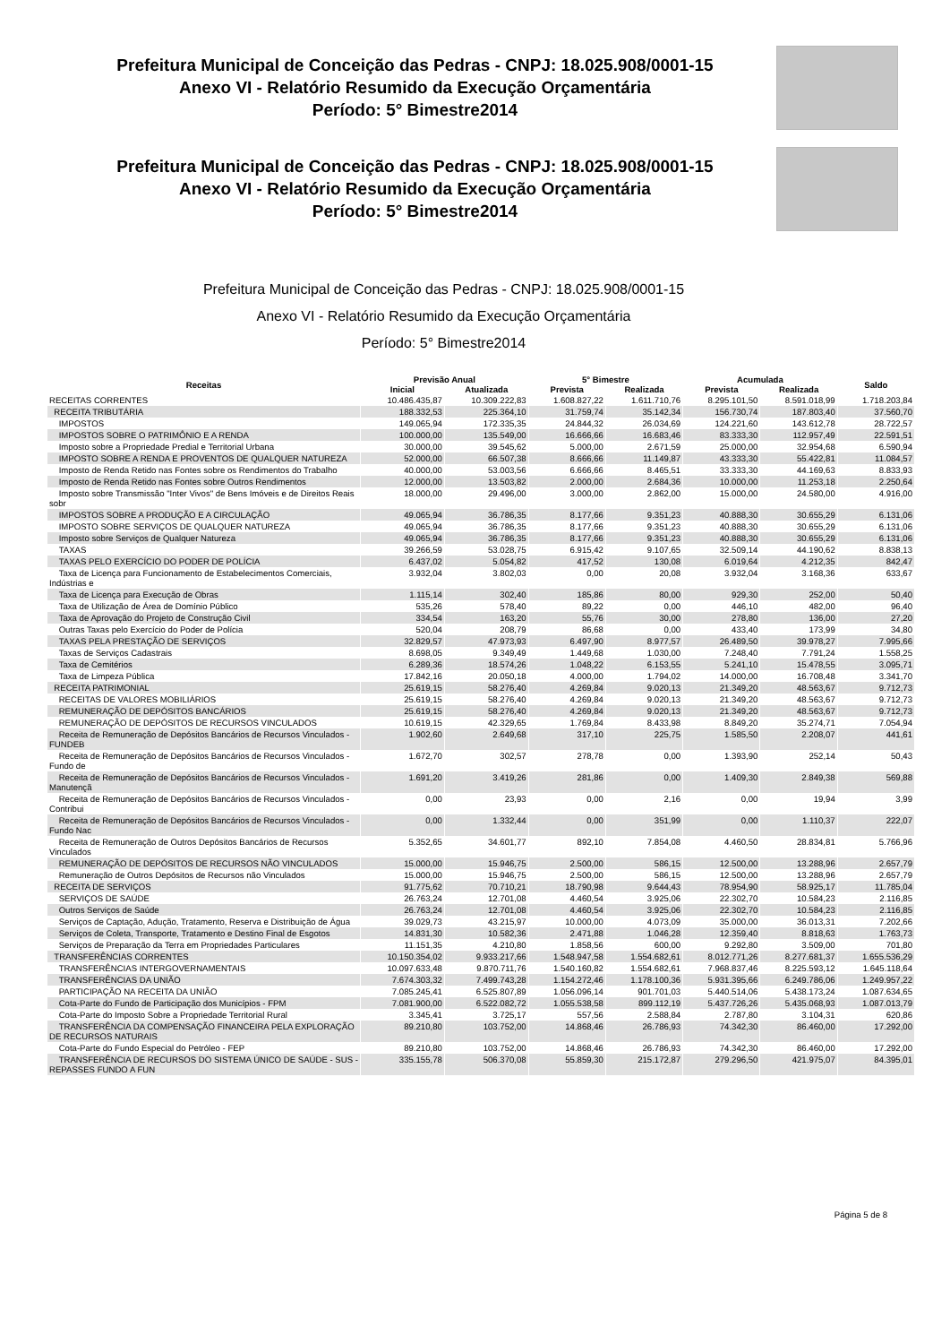Prefeitura Municipal de Conceição das Pedras - CNPJ: 18.025.908/0001-15
Anexo VI - Relatório Resumido da Execução Orçamentária
Período: 5° Bimestre2014
Prefeitura Municipal de Conceição das Pedras - CNPJ: 18.025.908/0001-15
Anexo VI - Relatório Resumido da Execução Orçamentária
Período: 5° Bimestre2014
Prefeitura Municipal de Conceição das Pedras - CNPJ: 18.025.908/0001-15
Anexo VI - Relatório Resumido da Execução Orçamentária
Período: 5° Bimestre2014
| Receitas | Previsão Anual | | 5° Bimestre | | Acumulada | | Saldo |
| --- | --- | --- | --- | --- | --- | --- | --- |
| | Inicial | Atualizada | Prevista | Realizada | Prevista | Realizada | |
| RECEITAS CORRENTES | 10.486.435,87 | 10.309.222,83 | 1.608.827,22 | 1.611.710,76 | 8.295.101,50 | 8.591.018,99 | 1.718.203,84 |
| RECEITA TRIBUTÁRIA | 188.332,53 | 225.364,10 | 31.759,74 | 35.142,34 | 156.730,74 | 187.803,40 | 37.560,70 |
| IMPOSTOS | 149.065,94 | 172.335,35 | 24.844,32 | 26.034,69 | 124.221,60 | 143.612,78 | 28.722,57 |
| IMPOSTOS SOBRE O PATRIMÔNIO E A RENDA | 100.000,00 | 135.549,00 | 16.666,66 | 16.683,46 | 83.333,30 | 112.957,49 | 22.591,51 |
| Imposto sobre a Propriedade Predial e Territorial Urbana | 30.000,00 | 39.545,62 | 5.000,00 | 2.671,59 | 25.000,00 | 32.954,68 | 6.590,94 |
| IMPOSTO SOBRE A RENDA E PROVENTOS DE QUALQUER NATUREZA | 52.000,00 | 66.507,38 | 8.666,66 | 11.149,87 | 43.333,30 | 55.422,81 | 11.084,57 |
| Imposto de Renda Retido nas Fontes sobre os Rendimentos do Trabalho | 40.000,00 | 53.003,56 | 6.666,66 | 8.465,51 | 33.333,30 | 44.169,63 | 8.833,93 |
| Imposto de Renda Retido nas Fontes sobre Outros Rendimentos | 12.000,00 | 13.503,82 | 2.000,00 | 2.684,36 | 10.000,00 | 11.253,18 | 2.250,64 |
| Imposto sobre Transmissão "Inter Vivos" de Bens Imóveis e de Direitos Reais sobr | 18.000,00 | 29.496,00 | 3.000,00 | 2.862,00 | 15.000,00 | 24.580,00 | 4.916,00 |
| IMPOSTOS SOBRE A PRODUÇÃO E A CIRCULAÇÃO | 49.065,94 | 36.786,35 | 8.177,66 | 9.351,23 | 40.888,30 | 30.655,29 | 6.131,06 |
| IMPOSTO SOBRE SERVIÇOS DE QUALQUER NATUREZA | 49.065,94 | 36.786,35 | 8.177,66 | 9.351,23 | 40.888,30 | 30.655,29 | 6.131,06 |
| Imposto sobre Serviços de Qualquer Natureza | 49.065,94 | 36.786,35 | 8.177,66 | 9.351,23 | 40.888,30 | 30.655,29 | 6.131,06 |
| TAXAS | 39.266,59 | 53.028,75 | 6.915,42 | 9.107,65 | 32.509,14 | 44.190,62 | 8.838,13 |
| TAXAS PELO EXERCÍCIO DO PODER DE POLÍCIA | 6.437,02 | 5.054,82 | 417,52 | 130,08 | 6.019,64 | 4.212,35 | 842,47 |
| Taxa de Licença para Funcionamento de Estabelecimentos Comerciais, Indústrias e | 3.932,04 | 3.802,03 | 0,00 | 20,08 | 3.932,04 | 3.168,36 | 633,67 |
| Taxa de Licença para Execução de Obras | 1.115,14 | 302,40 | 185,86 | 80,00 | 929,30 | 252,00 | 50,40 |
| Taxa de Utilização de Área de Domínio Público | 535,26 | 578,40 | 89,22 | 0,00 | 446,10 | 482,00 | 96,40 |
| Taxa de Aprovação do Projeto de Construção Civil | 334,54 | 163,20 | 55,76 | 30,00 | 278,80 | 136,00 | 27,20 |
| Outras Taxas pelo Exercício do Poder de Polícia | 520,04 | 208,79 | 86,68 | 0,00 | 433,40 | 173,99 | 34,80 |
| TAXAS PELA PRESTAÇÃO DE SERVIÇOS | 32.829,57 | 47.973,93 | 6.497,90 | 8.977,57 | 26.489,50 | 39.978,27 | 7.995,66 |
| Taxas de Serviços Cadastrais | 8.698,05 | 9.349,49 | 1.449,68 | 1.030,00 | 7.248,40 | 7.791,24 | 1.558,25 |
| Taxa de Cemitérios | 6.289,36 | 18.574,26 | 1.048,22 | 6.153,55 | 5.241,10 | 15.478,55 | 3.095,71 |
| Taxa de Limpeza Pública | 17.842,16 | 20.050,18 | 4.000,00 | 1.794,02 | 14.000,00 | 16.708,48 | 3.341,70 |
| RECEITA PATRIMONIAL | 25.619,15 | 58.276,40 | 4.269,84 | 9.020,13 | 21.349,20 | 48.563,67 | 9.712,73 |
| RECEITAS DE VALORES MOBILIÁRIOS | 25.619,15 | 58.276,40 | 4.269,84 | 9.020,13 | 21.349,20 | 48.563,67 | 9.712,73 |
| REMUNERAÇÃO DE DEPÓSITOS BANCÁRIOS | 25.619,15 | 58.276,40 | 4.269,84 | 9.020,13 | 21.349,20 | 48.563,67 | 9.712,73 |
| REMUNERAÇÃO DE DEPÓSITOS DE RECURSOS VINCULADOS | 10.619,15 | 42.329,65 | 1.769,84 | 8.433,98 | 8.849,20 | 35.274,71 | 7.054,94 |
| Receita de Remuneração de Depósitos Bancários de Recursos Vinculados - FUNDEB | 1.902,60 | 2.649,68 | 317,10 | 225,75 | 1.585,50 | 2.208,07 | 441,61 |
| Receita de Remuneração de Depósitos Bancários de Recursos Vinculados - Fundo de | 1.672,70 | 302,57 | 278,78 | 0,00 | 1.393,90 | 252,14 | 50,43 |
| Receita de Remuneração de Depósitos Bancários de Recursos Vinculados - Manutençã | 1.691,20 | 3.419,26 | 281,86 | 0,00 | 1.409,30 | 2.849,38 | 569,88 |
| Receita de Remuneração de Depósitos Bancários de Recursos Vinculados - Contribui | 0,00 | 23,93 | 0,00 | 2,16 | 0,00 | 19,94 | 3,99 |
| Receita de Remuneração de Depósitos Bancários de Recursos Vinculados - Fundo Nac | 0,00 | 1.332,44 | 0,00 | 351,99 | 0,00 | 1.110,37 | 222,07 |
| Receita de Remuneração de Outros Depósitos Bancários de Recursos Vinculados | 5.352,65 | 34.601,77 | 892,10 | 7.854,08 | 4.460,50 | 28.834,81 | 5.766,96 |
| REMUNERAÇÃO DE DEPÓSITOS DE RECURSOS NÃO VINCULADOS | 15.000,00 | 15.946,75 | 2.500,00 | 586,15 | 12.500,00 | 13.288,96 | 2.657,79 |
| Remuneração de Outros Depósitos de Recursos não Vinculados | 15.000,00 | 15.946,75 | 2.500,00 | 586,15 | 12.500,00 | 13.288,96 | 2.657,79 |
| RECEITA DE SERVIÇOS | 91.775,62 | 70.710,21 | 18.790,98 | 9.644,43 | 78.954,90 | 58.925,17 | 11.785,04 |
| SERVIÇOS DE SAÚDE | 26.763,24 | 12.701,08 | 4.460,54 | 3.925,06 | 22.302,70 | 10.584,23 | 2.116,85 |
| Outros Serviços de Saúde | 26.763,24 | 12.701,08 | 4.460,54 | 3.925,06 | 22.302,70 | 10.584,23 | 2.116,85 |
| Serviços de Captação, Adução, Tratamento, Reserva e Distribuição de Água | 39.029,73 | 43.215,97 | 10.000,00 | 4.073,09 | 35.000,00 | 36.013,31 | 7.202,66 |
| Serviços de Coleta, Transporte, Tratamento e Destino Final de Esgotos | 14.831,30 | 10.582,36 | 2.471,88 | 1.046,28 | 12.359,40 | 8.818,63 | 1.763,73 |
| Serviços de Preparação da Terra em Propriedades Particulares | 11.151,35 | 4.210,80 | 1.858,56 | 600,00 | 9.292,80 | 3.509,00 | 701,80 |
| TRANSFERÊNCIAS CORRENTES | 10.150.354,02 | 9.933.217,66 | 1.548.947,58 | 1.554.682,61 | 8.012.771,26 | 8.277.681,37 | 1.655.536,29 |
| TRANSFERÊNCIAS INTERGOVERNAMENTAIS | 10.097.633,48 | 9.870.711,76 | 1.540.160,82 | 1.554.682,61 | 7.968.837,46 | 8.225.593,12 | 1.645.118,64 |
| TRANSFERÊNCIAS DA UNIÃO | 7.674.303,32 | 7.499.743,28 | 1.154.272,46 | 1.178.100,36 | 5.931.395,66 | 6.249.786,06 | 1.249.957,22 |
| PARTICIPAÇÃO NA RECEITA DA UNIÃO | 7.085.245,41 | 6.525.807,89 | 1.056.096,14 | 901.701,03 | 5.440.514,06 | 5.438.173,24 | 1.087.634,65 |
| Cota-Parte do Fundo de Participação dos Municípios - FPM | 7.081.900,00 | 6.522.082,72 | 1.055.538,58 | 899.112,19 | 5.437.726,26 | 5.435.068,93 | 1.087.013,79 |
| Cota-Parte do Imposto Sobre a Propriedade Territorial Rural | 3.345,41 | 3.725,17 | 557,56 | 2.588,84 | 2.787,80 | 3.104,31 | 620,86 |
| TRANSFERÊNCIA DA COMPENSAÇÃO FINANCEIRA PELA EXPLORAÇÃO DE RECURSOS NATURAIS | 89.210,80 | 103.752,00 | 14.868,46 | 26.786,93 | 74.342,30 | 86.460,00 | 17.292,00 |
| Cota-Parte do Fundo Especial do Petróleo - FEP | 89.210,80 | 103.752,00 | 14.868,46 | 26.786,93 | 74.342,30 | 86.460,00 | 17.292,00 |
| TRANSFERÊNCIA DE RECURSOS DO SISTEMA ÚNICO DE SAÚDE - SUS - REPASSES FUNDO A FUN | 335.155,78 | 506.370,08 | 55.859,30 | 215.172,87 | 279.296,50 | 421.975,07 | 84.395,01 |
Página 5 de 8